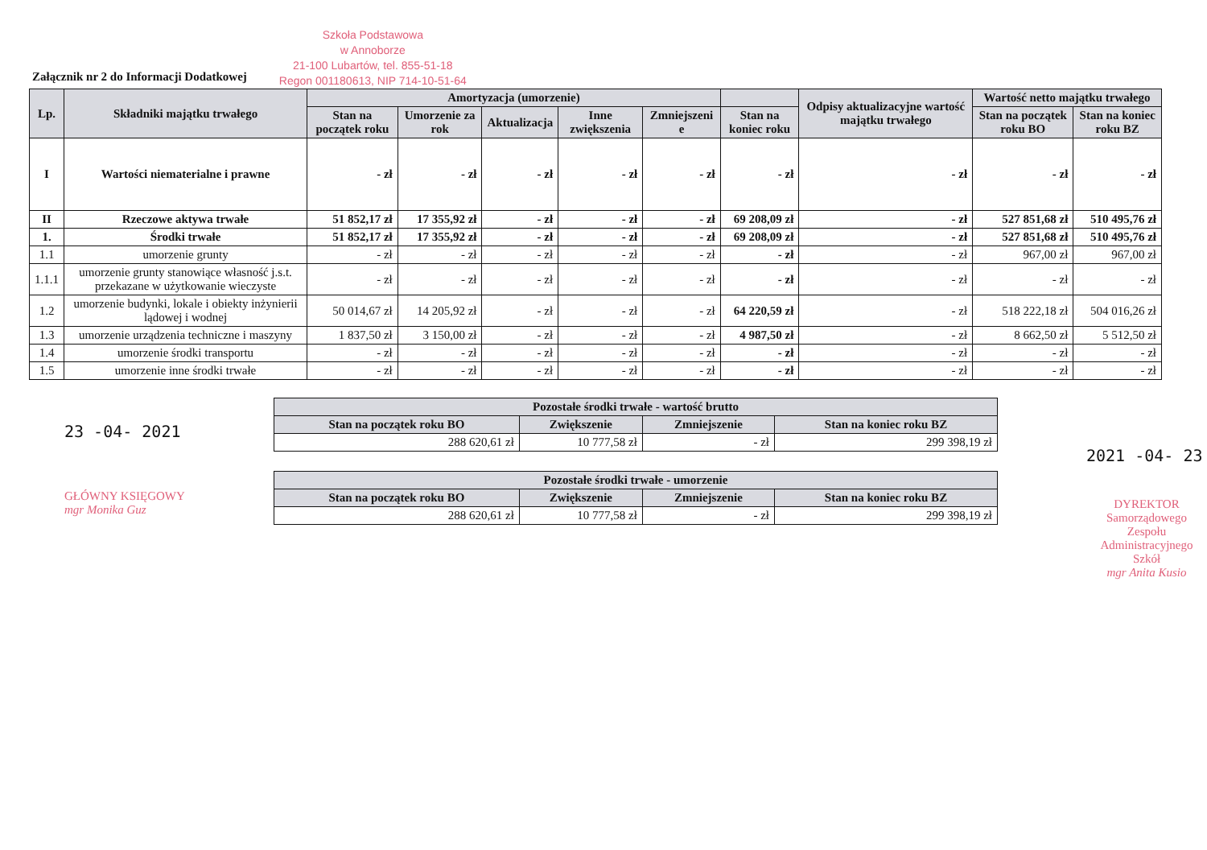Załącznik nr 2 do Informacji Dodatkowej
Szkoła Podstawowa
w Annoborze
21-100 Lubartów, tel. 855-51-18
Regon 001180613, NIP 714-10-51-64
| Lp. | Składniki majątku trwałego | Amortyzacja (umorzenie) | | | | | | Odpisy aktualizacyjne wartość majątku trwałego | Wartość netto majątku trwałego | |
| --- | --- | --- | --- | --- | --- | --- | --- | --- | --- | --- |
| | | Stan na początek roku | Umorzenie za rok | Aktualizacja | Inne zwiększenia | Zmniejszeni e | Stan na koniec roku | | Stan na początek roku BO | Stan na koniec roku BZ |
| I | Wartości niematerialne i prawne | - zł | - zł | - zł | - zł | - zł | - zł | - zł | - zł | - zł |
| II | Rzeczowe aktywa trwałe | 51 852,17 zł | 17 355,92 zł | - zł | - zł | - zł | 69 208,09 zł | - zł | 527 851,68 zł | 510 495,76 zł |
| 1. | Środki trwałe | 51 852,17 zł | 17 355,92 zł | - zł | - zł | - zł | 69 208,09 zł | - zł | 527 851,68 zł | 510 495,76 zł |
| 1.1 | umorzenie grunty | - zł | - zł | - zł | - zł | - zł | - zł | - zł | 967,00 zł | 967,00 zł |
| 1.1.1 | umorzenie grunty stanowiące własność j.s.t. przekazane w użytkowanie wieczyste | - zł | - zł | - zł | - zł | - zł | - zł | - zł | - zł | - zł |
| 1.2 | umorzenie budynki, lokale i obiekty inżynierii lądowej i wodnej | 50 014,67 zł | 14 205,92 zł | - zł | - zł | - zł | 64 220,59 zł | - zł | 518 222,18 zł | 504 016,26 zł |
| 1.3 | umorzenie urządzenia techniczne i maszyny | 1 837,50 zł | 3 150,00 zł | - zł | - zł | - zł | 4 987,50 zł | - zł | 8 662,50 zł | 5 512,50 zł |
| 1.4 | umorzenie środki transportu | - zł | - zł | - zł | - zł | - zł | - zł | - zł | - zł | - zł |
| 1.5 | umorzenie inne środki trwałe | - zł | - zł | - zł | - zł | - zł | - zł | - zł | - zł | - zł |
23 -04- 2021
GŁÓWNY KSIĘGOWY
mgr Monika Guz
| Pozostałe środki trwałe - wartość brutto | | | |
| --- | --- | --- | --- |
| Stan na początek roku BO | Zwiększenie | Zmniejszenie | Stan na koniec roku BZ |
| 288 620,61 zł | 10 777,58 zł | - zł | 299 398,19 zł |
| Pozostałe środki trwałe - umorzenie | | | |
| --- | --- | --- | --- |
| Stan na początek roku BO | Zwiększenie | Zmniejszenie | Stan na koniec roku BZ |
| 288 620,61 zł | 10 777,58 zł | - zł | 299 398,19 zł |
2021 -04- 23
DYREKTOR
Samorządowego Zespołu
Administracyjnego Szkół
mgr Anita Kusio